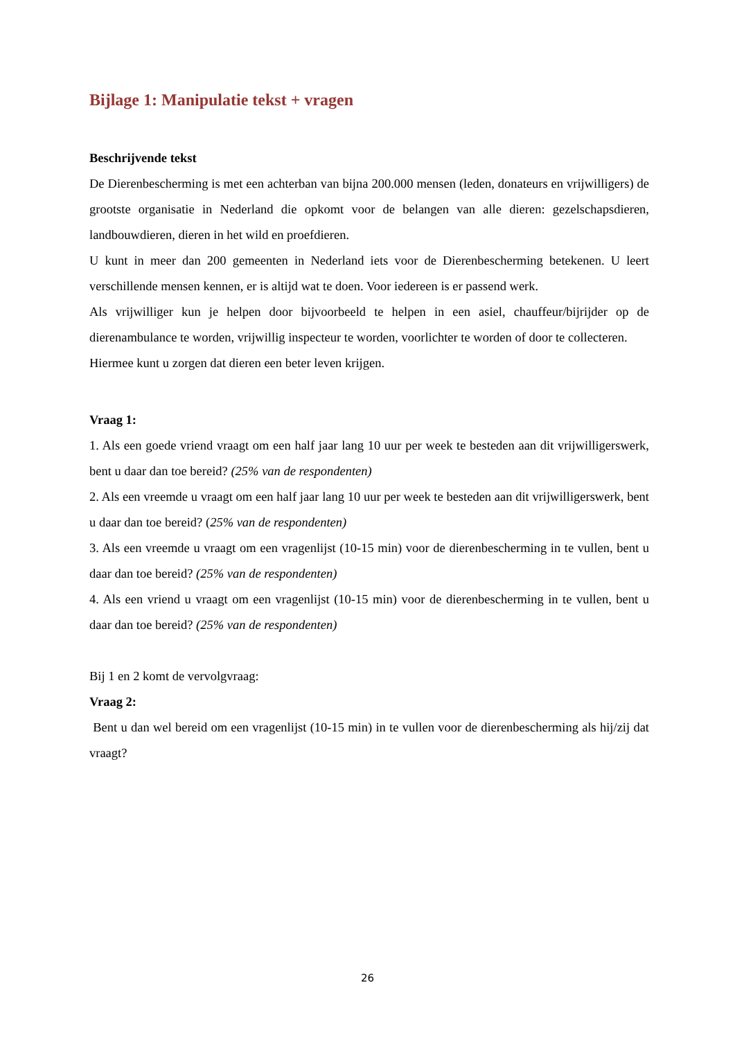Bijlage 1: Manipulatie tekst + vragen
Beschrijvende tekst
De Dierenbescherming is met een achterban van bijna 200.000 mensen (leden, donateurs en vrijwilligers) de grootste organisatie in Nederland die opkomt voor de belangen van alle dieren: gezelschapsdieren, landbouwdieren, dieren in het wild en proefdieren.
U kunt in meer dan 200 gemeenten in Nederland iets voor de Dierenbescherming betekenen. U leert verschillende mensen kennen, er is altijd wat te doen. Voor iedereen is er passend werk.
Als vrijwilliger kun je helpen door bijvoorbeeld te helpen in een asiel, chauffeur/bijrijder op de dierenambulance te worden, vrijwillig inspecteur te worden, voorlichter te worden of door te collecteren.
Hiermee kunt u zorgen dat dieren een beter leven krijgen.
Vraag 1:
1. Als een goede vriend vraagt om een half jaar lang 10 uur per week te besteden aan dit vrijwilligerswerk, bent u daar dan toe bereid? (25% van de respondenten)
2. Als een vreemde u vraagt om een half jaar lang 10 uur per week te besteden aan dit vrijwilligerswerk, bent u daar dan toe bereid? (25% van de respondenten)
3. Als een vreemde u vraagt om een vragenlijst (10-15 min) voor de dierenbescherming in te vullen, bent u daar dan toe bereid? (25% van de respondenten)
4. Als een vriend u vraagt om een vragenlijst (10-15 min) voor de dierenbescherming in te vullen, bent u daar dan toe bereid? (25% van de respondenten)
Bij 1 en 2 komt de vervolgvraag:
Vraag 2:
Bent u dan wel bereid om een vragenlijst (10-15 min) in te vullen voor de dierenbescherming als hij/zij dat vraagt?
26